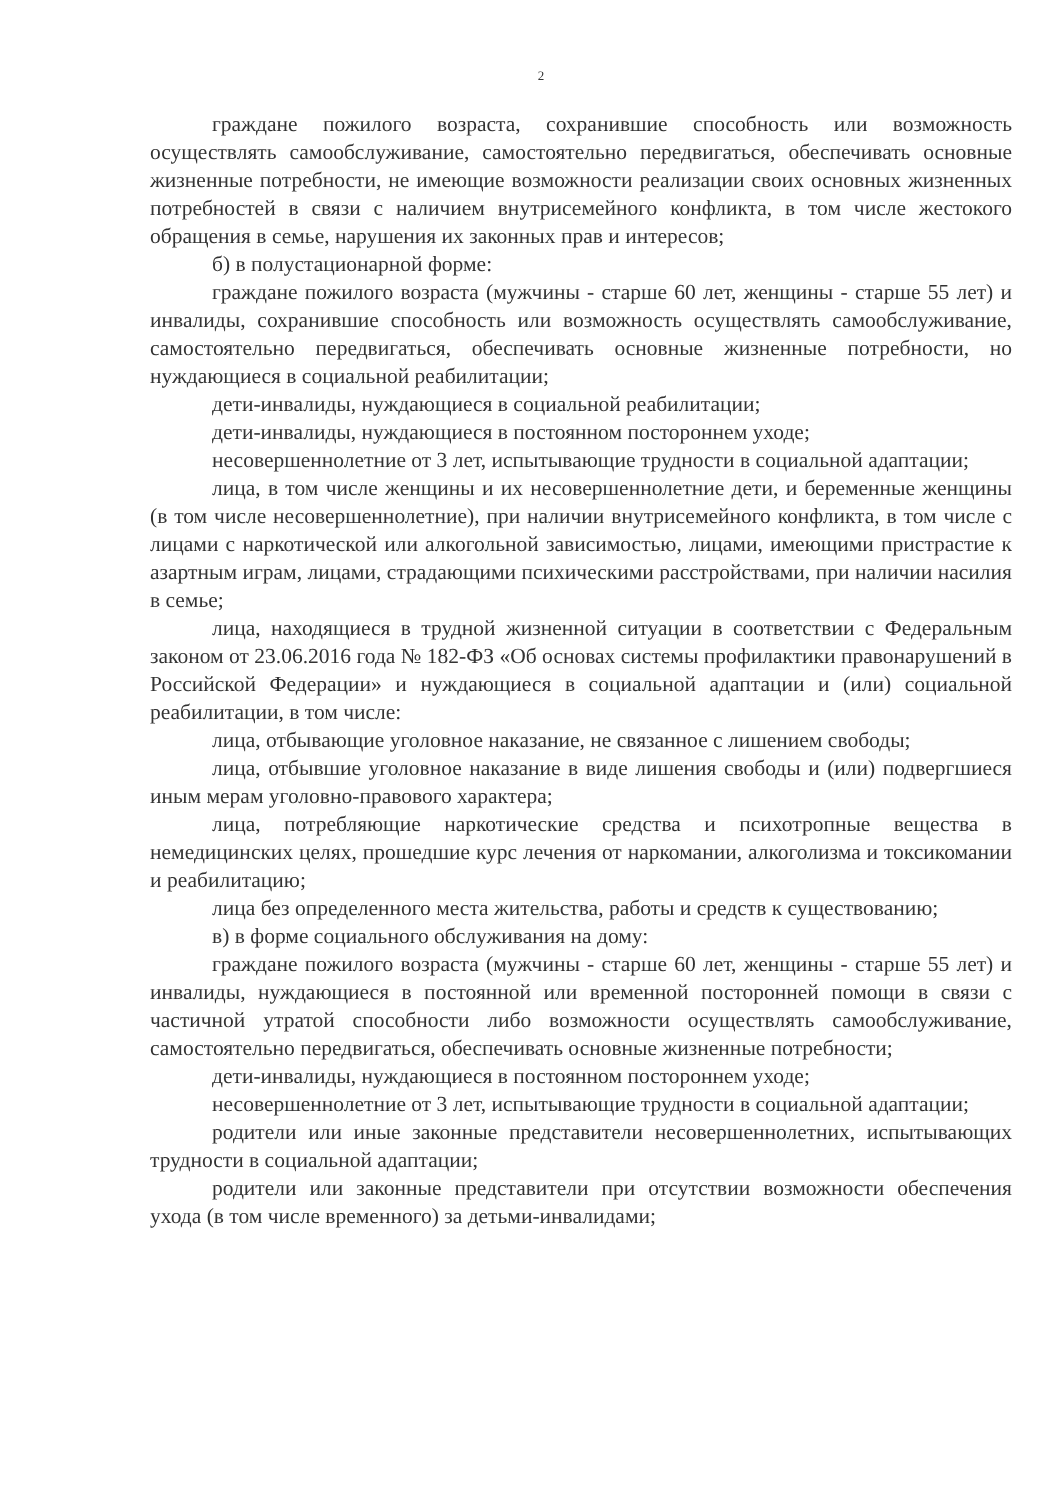2
граждане пожилого возраста, сохранившие способность или возможность осуществлять самообслуживание, самостоятельно передвигаться, обеспечивать основные жизненные потребности, не имеющие возможности реализации своих основных жизненных потребностей в связи с наличием внутрисемейного конфликта, в том числе жестокого обращения в семье, нарушения их законных прав и интересов;
б) в полустационарной форме:
граждане пожилого возраста (мужчины - старше 60 лет, женщины - старше 55 лет) и инвалиды, сохранившие способность или возможность осуществлять самообслуживание, самостоятельно передвигаться, обеспечивать основные жизненные потребности, но нуждающиеся в социальной реабилитации;
дети-инвалиды, нуждающиеся в социальной реабилитации;
дети-инвалиды, нуждающиеся в постоянном постороннем уходе;
несовершеннолетние от 3 лет, испытывающие трудности в социальной адаптации;
лица, в том числе женщины и их несовершеннолетние дети, и беременные женщины (в том числе несовершеннолетние), при наличии внутрисемейного конфликта, в том числе с лицами с наркотической или алкогольной зависимостью, лицами, имеющими пристрастие к азартным играм, лицами, страдающими психическими расстройствами, при наличии насилия в семье;
лица, находящиеся в трудной жизненной ситуации в соответствии с Федеральным законом от 23.06.2016 года № 182-ФЗ «Об основах системы профилактики правонарушений в Российской Федерации» и нуждающиеся в социальной адаптации и (или) социальной реабилитации, в том числе:
лица, отбывающие уголовное наказание, не связанное с лишением свободы;
лица, отбывшие уголовное наказание в виде лишения свободы и (или) подвергшиеся иным мерам уголовно-правового характера;
лица, потребляющие наркотические средства и психотропные вещества в немедицинских целях, прошедшие курс лечения от наркомании, алкоголизма и токсикомании и реабилитацию;
лица без определенного места жительства, работы и средств к существованию;
в) в форме социального обслуживания на дому:
граждане пожилого возраста (мужчины - старше 60 лет, женщины - старше 55 лет) и инвалиды, нуждающиеся в постоянной или временной посторонней помощи в связи с частичной утратой способности либо возможности осуществлять самообслуживание, самостоятельно передвигаться, обеспечивать основные жизненные потребности;
дети-инвалиды, нуждающиеся в постоянном постороннем уходе;
несовершеннолетние от 3 лет, испытывающие трудности в социальной адаптации;
родители или иные законные представители несовершеннолетних, испытывающих трудности в социальной адаптации;
родители или законные представители при отсутствии возможности обеспечения ухода (в том числе временного) за детьми-инвалидами;